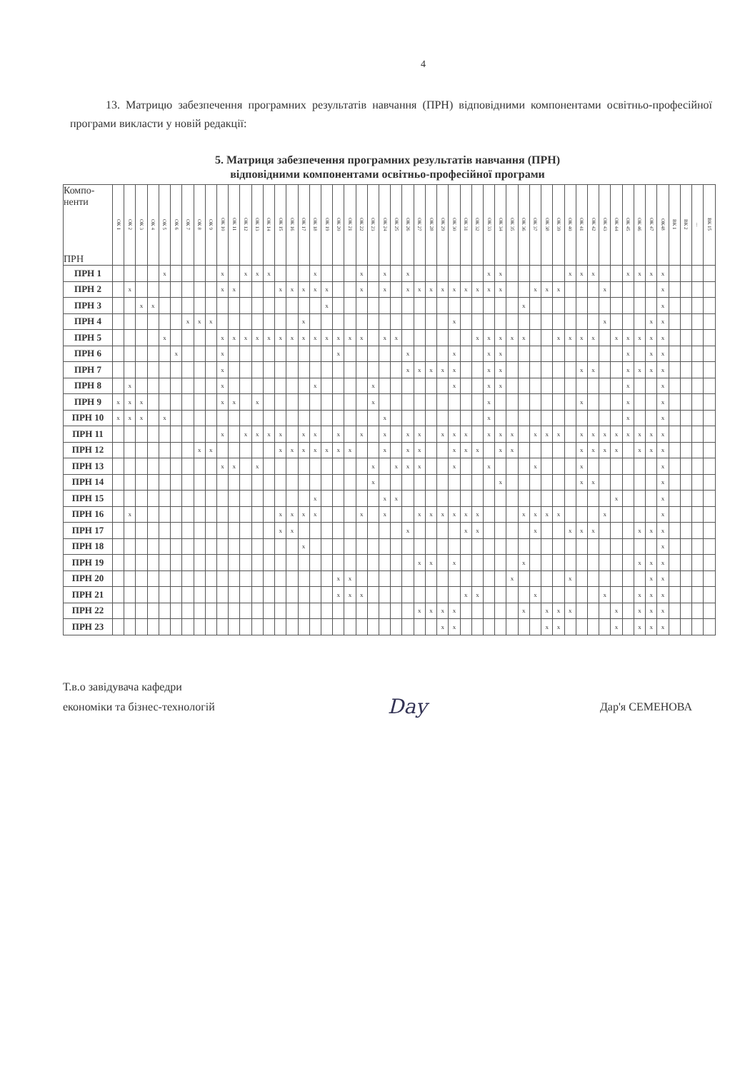4
13. Матрицю забезпечення програмних результатів навчання (ПРН) відповідними компонентами освітньо-професійної програми викласти у новій редакції:
5. Матриця забезпечення програмних результатів навчання (ПРН)
відповідними компонентами освітньо-професійної програми
| Компо- ненти ПРН | ОК 1 | ОК 2 | ОК 3 | ОК 4 | ОК 5 | ОК 6 | ОК 7 | ОК 8 | ОК 9 | ОК 10 | ОК 11 | ОК 12 | ОК 13 | ОК 14 | ОК 15 | ОК 16 | ОК 17 | ОК 18 | ОК 19 | ОК 20 | ОК 21 | ОК 22 | ОК 23 | ОК 24 | ОК 25 | ОК 26 | ОК 27 | ОК 28 | ОК 29 | ОК 30 | ОК 31 | ОК 32 | ОК 33 | ОК 34 | ОК 35 | ОК 36 | ОК 37 | ОК 38 | ОК 39 | ОК 40 | ОК 41 | ОК 42 | ОК 43 | ОК 44 | ОК 45 | ОК 46 | ОК 47 | ОК48 | ВК 1 | ВК 2 | ... | ВК 15 |
| --- | --- | --- | --- | --- | --- | --- | --- | --- | --- | --- | --- | --- | --- | --- | --- | --- | --- | --- | --- | --- | --- | --- | --- | --- | --- | --- | --- | --- | --- | --- | --- | --- | --- | --- | --- | --- | --- | --- | --- | --- | --- | --- | --- | --- | --- | --- | --- | --- | --- | --- | --- | --- |
| ПРН 1 | | | | | x | | | | | x | | x | x | x | | | | x | | | | x | | x | | x | | | | | | | x | x | | | | | | x | x | x | | | x | x | x | x | | | | |
| ПРН 2 | | x | | | | | | | | x | x | | | | x | x | x | x | x | | | x | | x | | x | x | x | x | x | x | x | x | x | | | x | x | x | | | | x | | | | | x | | | | |
| ПРН 3 | | | x | x | | | | | | | | | | | | | | | x | | | | | | | | | | | | | | | | | x | | | | | | | | | | | | x | | | | |
| ПРН 4 | | | | | | | x | x | x | | | | | | | | x | | | | | | | | | | | | | x | | | | | | | | | | | | | x | | | | x | x | | | | |
| ПРН 5 | | | | | x | | | | | x | x | x | x | x | x | x | x | x | x | x | x | x | | x | x | | | | | | | x | x | x | x | x | | | x | x | x | x | | x | x | x | x | x | | | | |
| ПРН 6 | | | | | | x | | | | x | | | | | | | | | | x | | | | | | x | | | | x | | | x | x | | | | | | | | | | | x | | x | x | | | | |
| ПРН 7 | | | | | | | | | | x | | | | | | | | | | | | | | | | x | x | x | x | x | | | x | x | | | | | | | x | x | | | x | x | x | x | | | | |
| ПРН 8 | | x | | | | | | | | x | | | | | | | | x | | | | | x | | | | | | | x | | | x | x | | | | | | | | | | | x | | | x | | | | |
| ПРН 9 | x | x | x | | | | | | | x | x | | x | | | | | | | | | | x | | | | | | | | | | x | | | | | | | | x | | | | x | | | x | | | | |
| ПРН 10 | x | x | x | | x | | | | | | | | | | | | | | | | | | | x | | | | | | | | | x | | | | | | | | | | | | x | | | x | | | | |
| ПРН 11 | | | | | | | | | | x | | x | x | x | x | | x | x | | x | | x | | x | | x | x | | x | x | x | | x | x | x | | x | x | x | | x | x | x | x | x | x | x | x | | | | |
| ПРН 12 | | | | | | | | x | x | | | | | | x | x | x | x | x | x | x | | | x | | x | x | | | x | x | x | | x | x | | | | | | x | x | x | x | | x | x | x | | | | |
| ПРН 13 | | | | | | | | | | x | x | | x | | | | | | | | | | x | | x | x | x | | | x | | | x | | | | x | | | | x | | | | | | | x | | | | |
| ПРН 14 | | | | | | | | | | | | | | | | | | | | | | | x | | | | | | | | | | | x | | | | | | | x | x | | | | | | x | | | | |
| ПРН 15 | | | | | | | | | | | | | | | | | | x | | | | | | x | x | | | | | | | | | | | | | | | | | | | x | | | | x | | | | |
| ПРН 16 | | x | | | | | | | | | | | | | x | x | x | x | | | | x | | x | | | x | x | x | x | x | x | | | | x | x | x | x | | | | x | | | | | x | | | | |
| ПРН 17 | | | | | | | | | | | | | | | x | x | | | | | | | | | | x | | | | | x | x | | | | | x | | | x | x | x | | | | x | x | x | | | | |
| ПРН 18 | | | | | | | | | | | | | | | | | x | | | | | | | | | | | | | | | | | | | | | | | | | | | | | | | x | | | | |
| ПРН 19 | | | | | | | | | | | | | | | | | | | | | | | | | | | x | x | | x | | | | | | x | | | | | | | | | | x | x | x | | | | |
| ПРН 20 | | | | | | | | | | | | | | | | | | | | x | x | | | | | | | | | | | | | | x | | | | | x | | | | | | | x | x | | | | |
| ПРН 21 | | | | | | | | | | | | | | | | | | | | x | x | x | | | | | | | | | x | x | | | | | x | | | | | | x | | | x | x | x | | | | |
| ПРН 22 | | | | | | | | | | | | | | | | | | | | | | | | | | | x | x | x | x | | | | | | x | | x | x | x | | | | x | | x | x | x | | | | |
| ПРН 23 | | | | | | | | | | | | | | | | | | | | | | | | | | | | | x | x | | | | | | | | x | x | | | | | x | | x | x | x | | | | |
Т.в.о завідувача кафедри
економіки та бізнес-технологій
Day
Дар'я СЕМЕНОВА